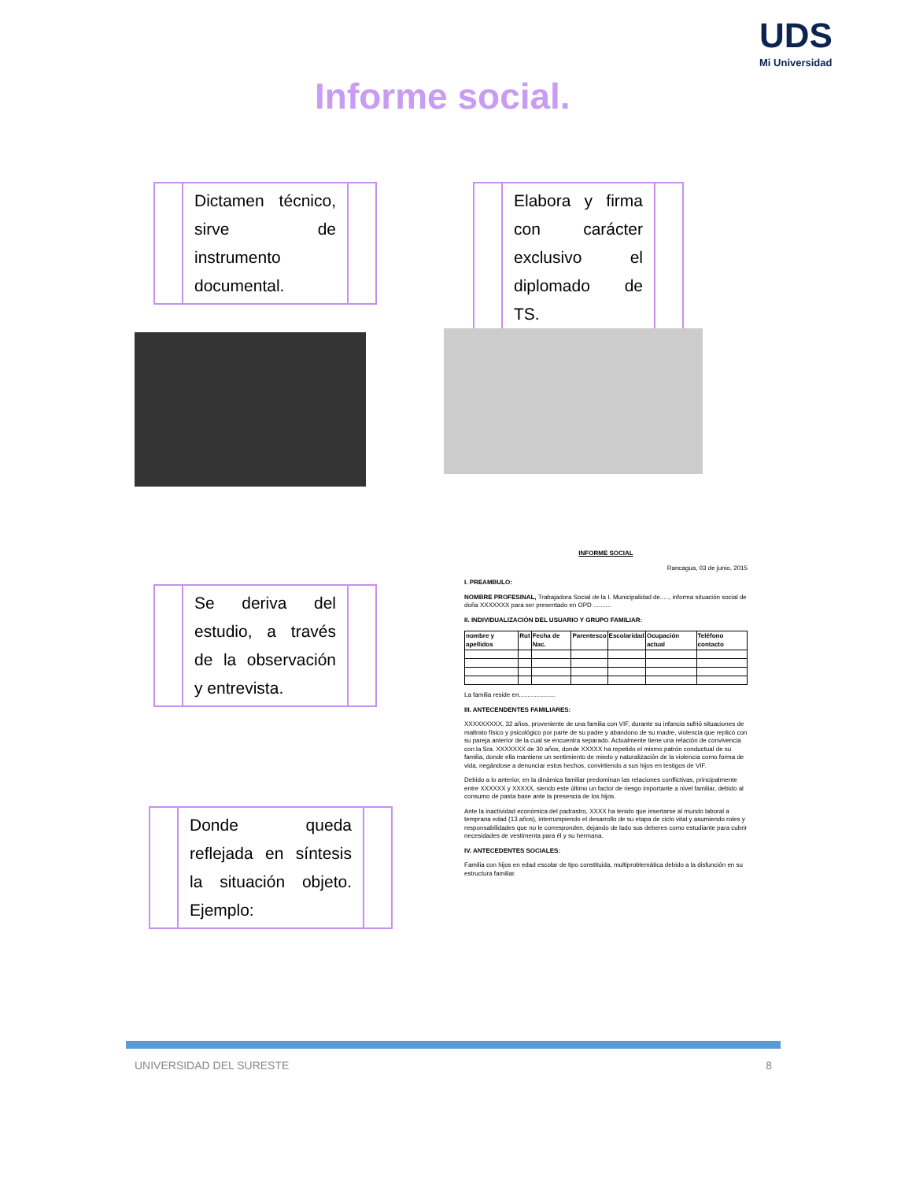UDS
Mi Universidad
Informe social.
Dictamen técnico, sirve de instrumento documental.
Elabora y firma con carácter exclusivo el diplomado de TS.
Se deriva del estudio, a través de la observación y entrevista.
Donde queda reflejada en síntesis la situación objeto. Ejemplo:
INFORME SOCIAL
Rancagua, 03 de junio, 2015
I. PREAMBULO:
NOMBRE PROFESINAL, Trabajadora Social de la I. Municipalidad de....., informa situación social de doña XXXXXXX para ser presentado en OPD ..........
II. INDIVIDUALIZACIÓN DEL USUARIO Y GRUPO FAMILIAR:
| nombre y apellidos | Rut | Fecha de Nac. | Parentesco | Escolaridad | Ocupación actual | Teléfono contacto |
| --- | --- | --- | --- | --- | --- | --- |
La familia reside en.....................
III. ANTECENDENTES FAMILIARES:
XXXXXXXXX, 32 años, proveniente de una familia con VIF, durante su infancia sufrió situaciones de maltrato físico y psicológico por parte de su padre y abandono de su madre, violencia que replicó con su pareja anterior de la cual se encuentra separado. Actualmente tiene una relación de convivencia con la Sra. XXXXXXX de 30 años, donde XXXXX ha repetido el mismo patrón conductual de su familia, donde ella mantiene un sentimiento de miedo y naturalización de la violencia como forma de vida, negándose a denunciar estos hechos, convirtiendo a sus hijos en testigos de VIF.
Debido a lo anterior, en la dinámica familiar predominan las relaciones conflictivas, principalmente entre XXXXXX y XXXXX, siendo este último un factor de riesgo importante a nivel familiar, debido al consumo de pasta base ante la presencia de los hijos.
Ante la inactividad económica del padrastro, XXXX ha tenido que insertarse al mundo laboral a temprana edad (13 años), interrumpiendo el desarrollo de su etapa de ciclo vital y asumiendo roles y responsabilidades que no le corresponden, dejando de lado sus deberes como estudiante para cubrir necesidades de vestimenta para él y su hermana.
IV. ANTECEDENTES SOCIALES:
Familia con hijos en edad escolar de tipo constituida, multiproblemática debido a la disfunción en su estructura familiar.
UNIVERSIDAD DEL SURESTE 8